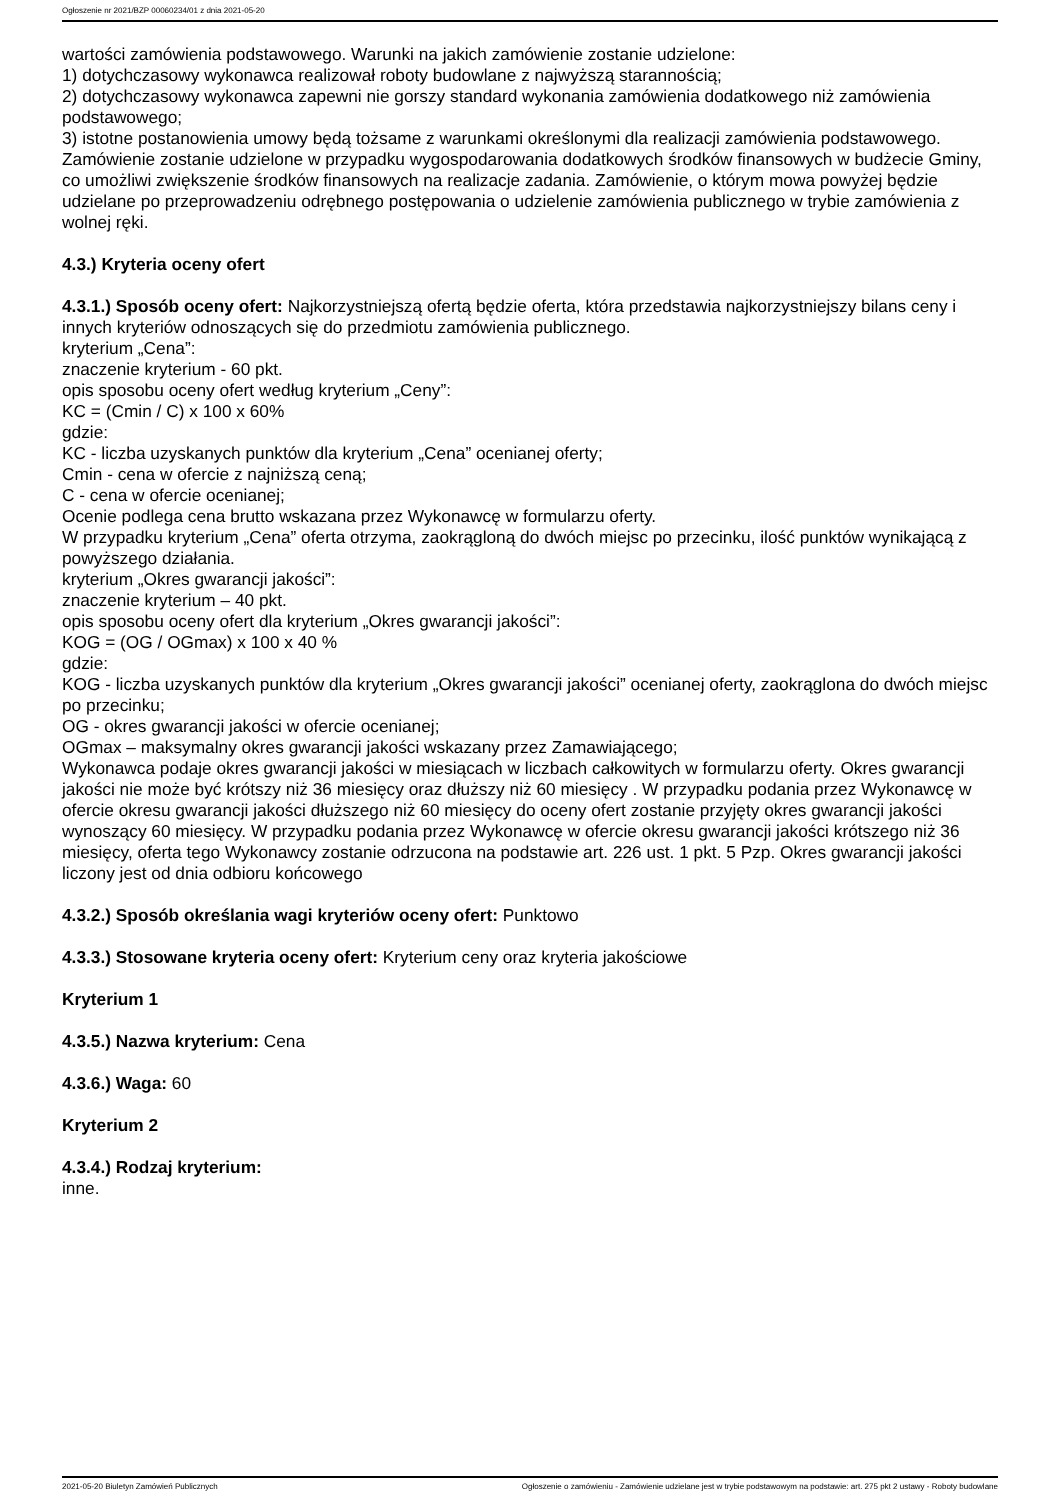Ogłoszenie nr 2021/BZP 00060234/01 z dnia 2021-05-20
wartości zamówienia podstawowego. Warunki na jakich zamówienie zostanie udzielone:
1) dotychczasowy wykonawca realizował roboty budowlane z najwyższą starannością;
2) dotychczasowy wykonawca zapewni nie gorszy standard wykonania zamówienia dodatkowego niż zamówienia podstawowego;
3) istotne postanowienia umowy będą tożsame z warunkami określonymi dla realizacji zamówienia podstawowego.
Zamówienie zostanie udzielone w przypadku wygospodarowania dodatkowych środków finansowych w budżecie Gminy, co umożliwi zwiększenie środków finansowych na realizacje zadania. Zamówienie, o którym mowa powyżej będzie udzielane po przeprowadzeniu odrębnego postępowania o udzielenie zamówienia publicznego w trybie zamówienia z wolnej ręki.
4.3.) Kryteria oceny ofert
4.3.1.) Sposób oceny ofert: Najkorzystniejszą ofertą będzie oferta, która przedstawia najkorzystniejszy bilans ceny i innych kryteriów odnoszących się do przedmiotu zamówienia publicznego.
kryterium „Cena”:
znaczenie kryterium - 60 pkt.
opis sposobu oceny ofert według kryterium „Ceny”:
KC = (Cmin / C) x 100 x 60%
gdzie:
KC - liczba uzyskanych punktów dla kryterium „Cena” ocenianej oferty;
Cmin - cena w ofercie z najniższą ceną;
C - cena w ofercie ocenianej;
Ocenie podlega cena brutto wskazana przez Wykonawcę w formularzu oferty.
W przypadku kryterium „Cena” oferta otrzyma, zaokrągloną do dwóch miejsc po przecinku, ilość punktów wynikającą z powyższego działania.
kryterium „Okres gwarancji jakości”:
znaczenie kryterium – 40 pkt.
opis sposobu oceny ofert dla kryterium „Okres gwarancji jakości”:
KOG = (OG / OGmax) x 100 x 40 %
gdzie:
KOG - liczba uzyskanych punktów dla kryterium „Okres gwarancji jakości” ocenianej oferty, zaokrąglona do dwóch miejsc po przecinku;
OG - okres gwarancji jakości w ofercie ocenianej;
OGmax – maksymalny okres gwarancji jakości wskazany przez Zamawiającego;
Wykonawca podaje okres gwarancji jakości w miesiącach w liczbach całkowitych w formularzu oferty. Okres gwarancji jakości nie może być krótszy niż 36 miesięcy oraz dłuższy niż 60 miesięcy . W przypadku podania przez Wykonawcę w ofercie okresu gwarancji jakości dłuższego niż 60 miesięcy do oceny ofert zostanie przyjęty okres gwarancji jakości wynoszący 60 miesięcy. W przypadku podania przez Wykonawcę w ofercie okresu gwarancji jakości krótszego niż 36 miesięcy, oferta tego Wykonawcy zostanie odrzucona na podstawie art. 226 ust. 1 pkt. 5 Pzp. Okres gwarancji jakości liczony jest od dnia odbioru końcowego
4.3.2.) Sposób określania wagi kryteriów oceny ofert: Punktowo
4.3.3.) Stosowane kryteria oceny ofert: Kryterium ceny oraz kryteria jakościowe
Kryterium 1
4.3.5.) Nazwa kryterium: Cena
4.3.6.) Waga: 60
Kryterium 2
4.3.4.) Rodzaj kryterium:
inne.
2021-05-20 Biuletyn Zamówień Publicznych Ogłoszenie o zamówieniu - Zamówienie udzielane jest w trybie podstawowym na podstawie: art. 275 pkt 2 ustawy - Roboty budowlane